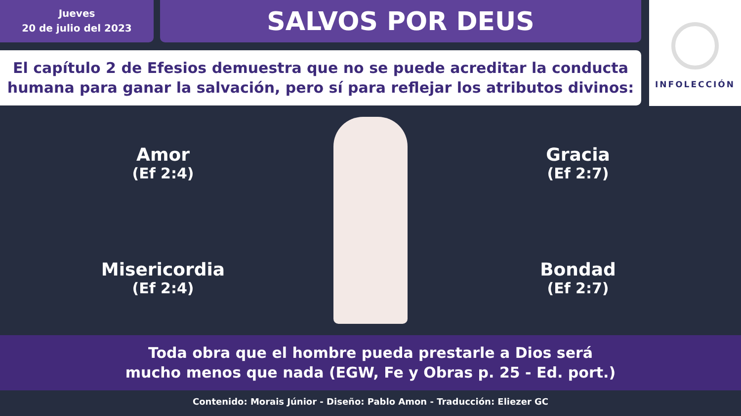Jueves
20 de julio del 2023
SALVOS POR DEUS
INFOLECCIÓN
El capítulo 2 de Efesios demuestra que no se puede acreditar la conducta humana para ganar la salvación, pero sí para reflejar los atributos divinos:
Amor
(Ef 2:4)
Misericordia
(Ef 2:4)
Gracia
(Ef 2:7)
Bondad
(Ef 2:7)
Toda obra que el hombre pueda prestarle a Dios será
mucho menos que nada (EGW, Fe y Obras p. 25 - Ed. port.)
Contenido: Morais Júnior - Diseño: Pablo Amon - Traducción: Eliezer GC